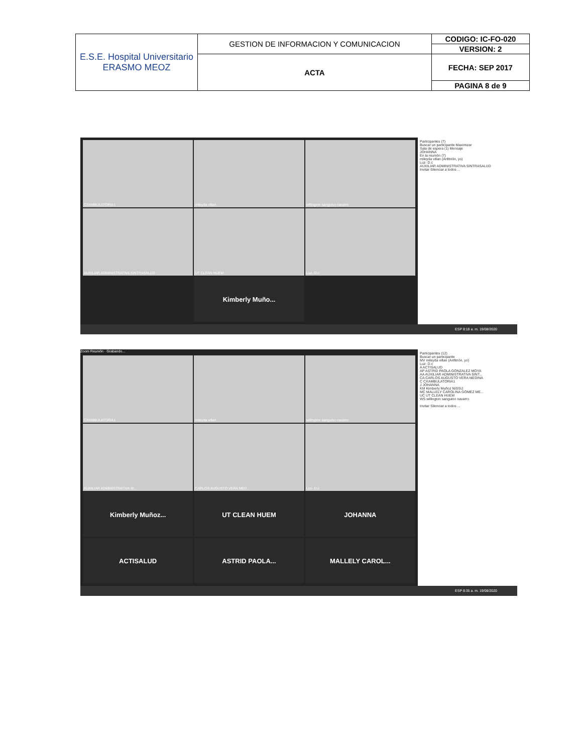| E.S.E. Hospital Universitario ERASMO MEOZ | GESTION DE INFORMACION Y COMUNICACION | CODIGO: IC-FO-020 |
| | | VERSION: 2 |
| | ACTA | FECHA: SEP 2017 |
| | | PAGINA 8 de 9 |
CXAMBULATORIA1
mileyda villan
willington sanguino navarro
AUXILIAR ADMINISTRATIVA SINTRASALUD
UT CLEAN HUEM
Luz- D.c
Kimberly Muño...
Participantes (7)
Buscar un participante Maximizar
Sala de espera (1) Mensaje
JOHANNA
En la reunión (7)
mileyda villan (Anfitrión, yo)
Luz- D.c
AUXILIAR ADMINISTRATIVA SINTRASALUD
Invitar Silenciar a todos ...
ESP 8:18 a. m. 19/08/2020
Zoom Reunión · Grabando...
CXAMBULATORIA1
mileyda villan
willington sanguino navarro
AUXILIAR ADMINISTRATIVA SI...
CARLOS AUGUSTO VERA MED...
Luz- D.c
Kimberly Muñoz...
UT CLEAN HUEM
JOHANNA
ACTISALUD
ASTRID PAOLA...
MALLELY CAROL...
Participantes (12)
Buscar un participante
MV mileyda villan (Anfitrión, yo)
Luz- D.c
A ACTISALUD
AP ASTRID PAOLA GONZALEZ MOYA
AA AUXILIAR ADMINISTRATIVA SINT...
CA CARLOS AUGUSTO VERA MEDINA
C CXAMBULATORIA1
J JOHANNA
KM Kimberly Muñoz NISSIJ
MC MALLELY CAROLINA GOMEZ ME...
UC UT CLEAN HUEM
WS willington sanguino navarro
Invitar Silenciar a todos ...
ESP 8:35 a. m. 19/08/2020